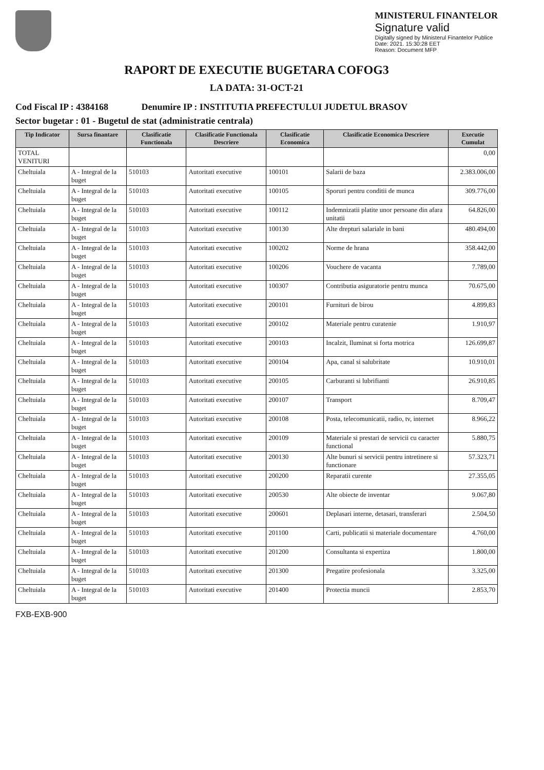MINISTERUL FINANTELOR
Signature valid
Digitally signed by Ministerul Finantelor Publice
Date: 2021. 15:30:28 EET
Reason: Document MFP
RAPORT DE EXECUTIE BUGETARA COFOG3
LA DATA: 31-OCT-21
Cod Fiscal IP : 4384168 Denumire IP : INSTITUTIA PREFECTULUI JUDETUL BRASOV
Sector bugetar : 01 - Bugetul de stat (administratie centrala)
| Tip Indicator | Sursa finantare | Clasificatie Functionala | Clasificatie Functionala Descriere | Clasificatie Economica | Clasificatie Economica Descriere | Executie Cumulat |
| --- | --- | --- | --- | --- | --- | --- |
| TOTAL VENITURI | | | | | | 0,00 |
| Cheltuiala | A - Integral de la buget | 510103 | Autoritati executive | 100101 | Salarii de baza | 2.383.006,00 |
| Cheltuiala | A - Integral de la buget | 510103 | Autoritati executive | 100105 | Sporuri pentru conditii de munca | 309.776,00 |
| Cheltuiala | A - Integral de la buget | 510103 | Autoritati executive | 100112 | Indemnizatii platite unor persoane din afara unitatii | 64.826,00 |
| Cheltuiala | A - Integral de la buget | 510103 | Autoritati executive | 100130 | Alte drepturi salariale in bani | 480.494,00 |
| Cheltuiala | A - Integral de la buget | 510103 | Autoritati executive | 100202 | Norme de hrana | 358.442,00 |
| Cheltuiala | A - Integral de la buget | 510103 | Autoritati executive | 100206 | Vouchere de vacanta | 7.789,00 |
| Cheltuiala | A - Integral de la buget | 510103 | Autoritati executive | 100307 | Contributia asiguratorie pentru munca | 70.675,00 |
| Cheltuiala | A - Integral de la buget | 510103 | Autoritati executive | 200101 | Furnituri de birou | 4.899,83 |
| Cheltuiala | A - Integral de la buget | 510103 | Autoritati executive | 200102 | Materiale pentru curatenie | 1.910,97 |
| Cheltuiala | A - Integral de la buget | 510103 | Autoritati executive | 200103 | Incalzit, Iluminat si forta motrica | 126.699,87 |
| Cheltuiala | A - Integral de la buget | 510103 | Autoritati executive | 200104 | Apa, canal si salubritate | 10.910,01 |
| Cheltuiala | A - Integral de la buget | 510103 | Autoritati executive | 200105 | Carburanti si lubrifianti | 26.910,85 |
| Cheltuiala | A - Integral de la buget | 510103 | Autoritati executive | 200107 | Transport | 8.709,47 |
| Cheltuiala | A - Integral de la buget | 510103 | Autoritati executive | 200108 | Posta, telecomunicatii, radio, tv, internet | 8.966,22 |
| Cheltuiala | A - Integral de la buget | 510103 | Autoritati executive | 200109 | Materiale si prestari de servicii cu caracter functional | 5.880,75 |
| Cheltuiala | A - Integral de la buget | 510103 | Autoritati executive | 200130 | Alte bunuri si servicii pentru intretinere si functionare | 57.323,71 |
| Cheltuiala | A - Integral de la buget | 510103 | Autoritati executive | 200200 | Reparatii curente | 27.355,05 |
| Cheltuiala | A - Integral de la buget | 510103 | Autoritati executive | 200530 | Alte obiecte de inventar | 9.067,80 |
| Cheltuiala | A - Integral de la buget | 510103 | Autoritati executive | 200601 | Deplasari interne, detasari, transferari | 2.504,50 |
| Cheltuiala | A - Integral de la buget | 510103 | Autoritati executive | 201100 | Carti, publicatii si materiale documentare | 4.760,00 |
| Cheltuiala | A - Integral de la buget | 510103 | Autoritati executive | 201200 | Consultanta si expertiza | 1.800,00 |
| Cheltuiala | A - Integral de la buget | 510103 | Autoritati executive | 201300 | Pregatire profesionala | 3.325,00 |
| Cheltuiala | A - Integral de la buget | 510103 | Autoritati executive | 201400 | Protectia muncii | 2.853,70 |
FXB-EXB-900